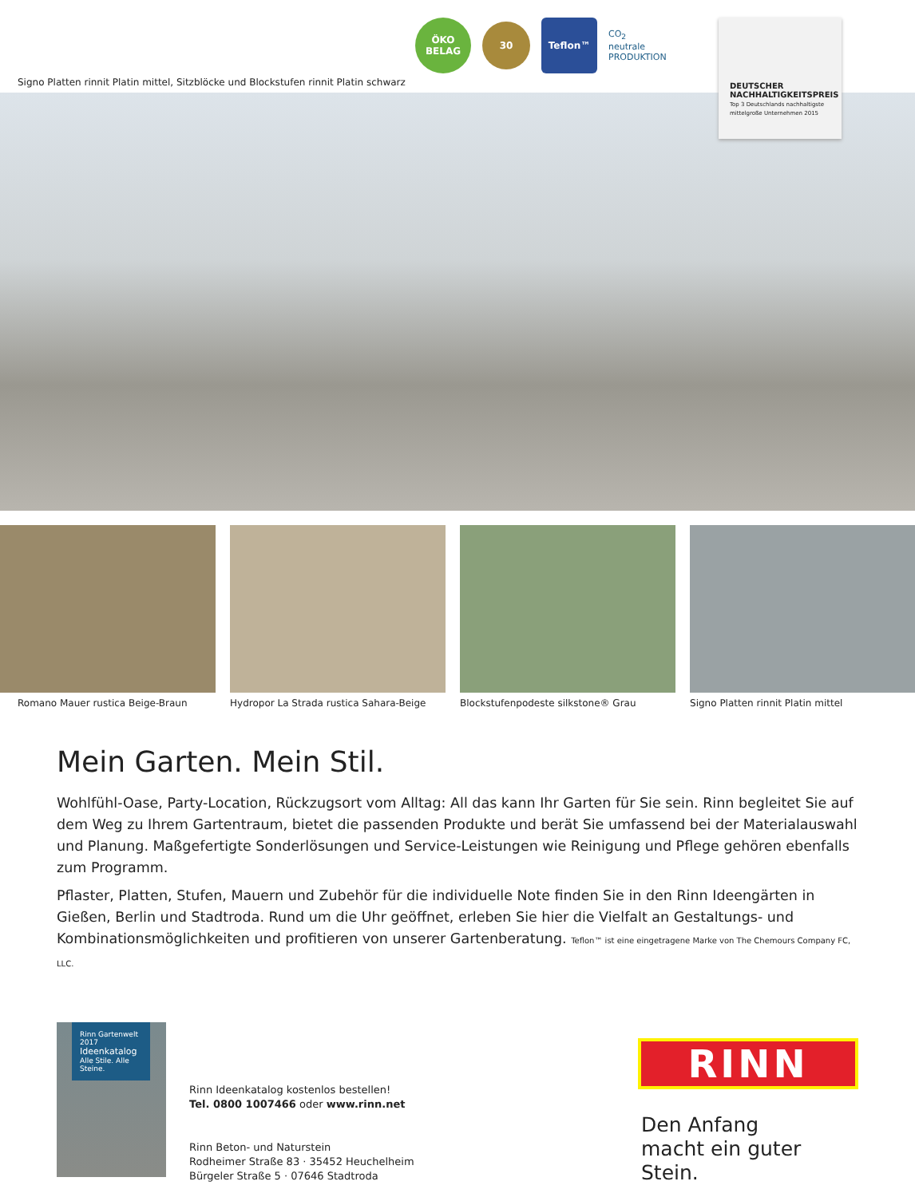Signo Platten rinnit Platin mittel, Sitzblöcke und Blockstufen rinnit Platin schwarz
ÖKO
BELAG
30
Teflon™
CO<sub>2</sub>
neutrale
PRODUKTION
DEUTSCHER
NACHHALTIGKEITSPREIS
Top 3 Deutschlands nachhaltigste mittelgroße Unternehmen 2015
Romano Mauer rustica Beige-Braun
Hydropor La Strada rustica Sahara-Beige
Blockstufenpodeste silkstone® Grau
Signo Platten rinnit Platin mittel
Mein Garten. Mein Stil.
Wohlfühl-Oase, Party-Location, Rückzugsort vom Alltag: All das kann Ihr Garten für Sie sein. Rinn begleitet Sie auf dem Weg zu Ihrem Gartentraum, bietet die passenden Produkte und berät Sie umfassend bei der Materialauswahl und Planung. Maßgefertigte Sonderlösungen und Service-Leistungen wie Reinigung und Pflege gehören ebenfalls zum Programm.
Pflaster, Platten, Stufen, Mauern und Zubehör für die individuelle Note finden Sie in den Rinn Ideengärten in Gießen, Berlin und Stadtroda. Rund um die Uhr geöffnet, erleben Sie hier die Vielfalt an Gestaltungs- und Kombinationsmöglichkeiten und profitieren von unserer Gartenberatung. Teflon™ ist eine eingetragene Marke von The Chemours Company FC, LLC.
Rinn Gartenwelt 2017
Ideenkatalog
Alle Stile. Alle Steine.
Rinn Ideenkatalog kostenlos bestellen!
Tel. 0800 1007466 oder www.rinn.net
Rinn Beton- und Naturstein
Rodheimer Straße 83 · 35452 Heuchelheim
Bürgeler Straße 5 · 07646 Stadtroda
RINN
Den Anfang
macht ein guter Stein.